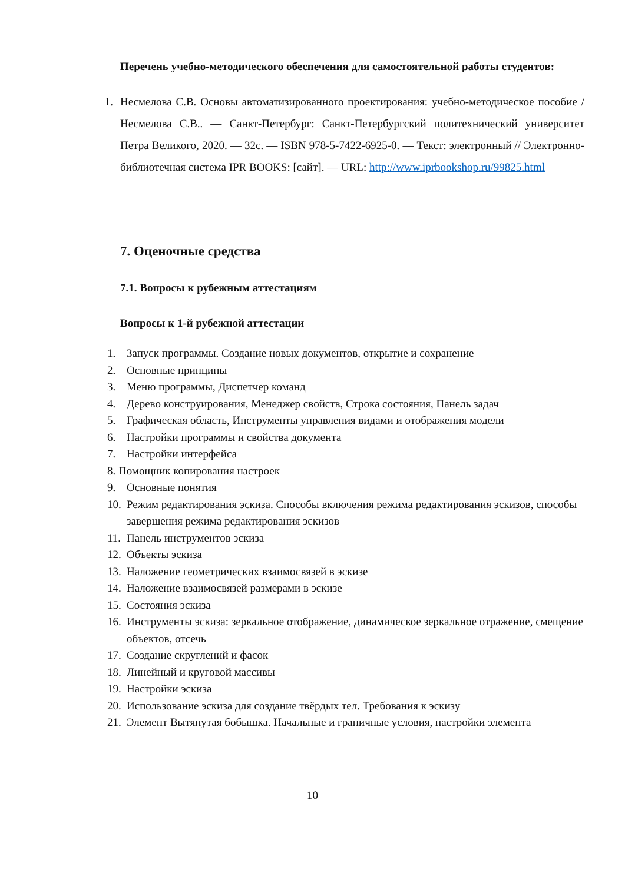Перечень учебно-методического обеспечения для самостоятельной работы студентов:
1. Несмелова С.В. Основы автоматизированного проектирования: учебно-методическое пособие / Несмелова С.В.. — Санкт-Петербург: Санкт-Петербургский политехнический университет Петра Великого, 2020. — 32c. — ISBN 978-5-7422-6925-0. — Текст: электронный // Электронно-библиотечная система IPR BOOKS: [сайт]. — URL: http://www.iprbookshop.ru/99825.html
7. Оценочные средства
7.1. Вопросы к рубежным аттестациям
Вопросы к 1-й рубежной аттестации
1. Запуск программы. Создание новых документов, открытие и сохранение
2. Основные принципы
3. Меню программы, Диспетчер команд
4. Дерево конструирования, Менеджер свойств, Строка состояния, Панель задач
5. Графическая область, Инструменты управления видами и отображения модели
6. Настройки программы и свойства документа
7. Настройки интерфейса
8. Помощник копирования настроек
9. Основные понятия
10. Режим редактирования эскиза. Способы включения режима редактирования эскизов, способы завершения режима редактирования эскизов
11. Панель инструментов эскиза
12. Объекты эскиза
13. Наложение геометрических взаимосвязей в эскизе
14. Наложение взаимосвязей размерами в эскизе
15. Состояния эскиза
16. Инструменты эскиза: зеркальное отображение, динамическое зеркальное отражение, смещение объектов, отсечь
17. Создание скруглений и фасок
18. Линейный и круговой массивы
19. Настройки эскиза
20. Использование эскиза для создание твёрдых тел. Требования к эскизу
21. Элемент Вытянутая бобышка. Начальные и граничные условия, настройки элемента
10